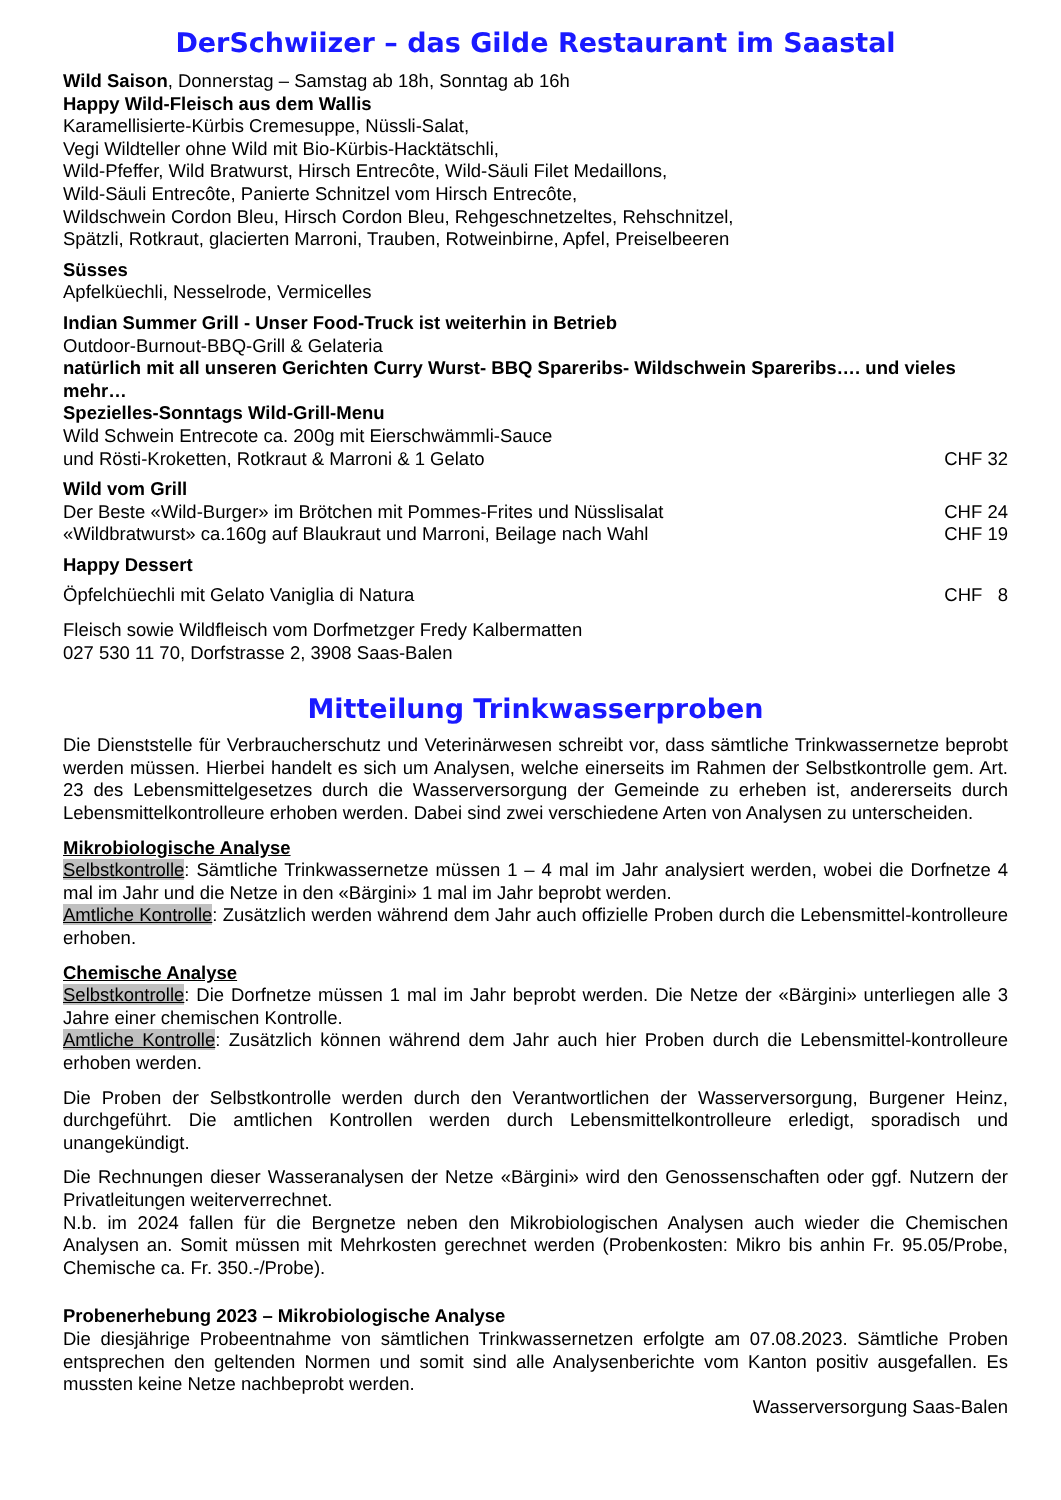DerSchwiizer – das Gilde Restaurant im Saastal
Wild Saison, Donnerstag – Samstag ab 18h, Sonntag ab 16h
Happy Wild-Fleisch aus dem Wallis
Karamellisierte-Kürbis Cremesuppe, Nüssli-Salat,
Vegi Wildteller ohne Wild mit Bio-Kürbis-Hacktätschli,
Wild-Pfeffer, Wild Bratwurst, Hirsch Entrecôte, Wild-Säuli Filet Medaillons,
Wild-Säuli Entrecôte, Panierte Schnitzel vom Hirsch Entrecôte,
Wildschwein Cordon Bleu, Hirsch Cordon Bleu, Rehgeschnetzeltes, Rehschnitzel,
Spätzli, Rotkraut, glacierten Marroni, Trauben, Rotweinbirne, Apfel, Preiselbeeren
Süsses
Apfelküechli, Nesselrode, Vermicelles
Indian Summer Grill - Unser Food-Truck ist weiterhin in Betrieb
Outdoor-Burnout-BBQ-Grill & Gelateria
natürlich mit all unseren Gerichten Curry Wurst- BBQ Spareribs- Wildschwein Spareribs…. und vieles mehr…
Spezielles-Sonntags Wild-Grill-Menu
Wild Schwein Entrecote ca. 200g mit Eierschwämmli-Sauce
und Rösti-Kroketten, Rotkraut & Marroni & 1 Gelato CHF 32
Wild vom Grill
Der Beste «Wild-Burger» im Brötchen mit Pommes-Frites und Nüsslisalat CHF 24
«Wildbratwurst» ca.160g auf Blaukraut und Marroni, Beilage nach Wahl CHF 19
Happy Dessert
Öpfelchüechli mit Gelato Vaniglia di Natura CHF 8
Fleisch sowie Wildfleisch vom Dorfmetzger Fredy Kalbermatten
027 530 11 70, Dorfstrasse 2, 3908 Saas-Balen
Mitteilung Trinkwasserproben
Die Dienststelle für Verbraucherschutz und Veterinärwesen schreibt vor, dass sämtliche Trinkwassernetze beprobt werden müssen. Hierbei handelt es sich um Analysen, welche einerseits im Rahmen der Selbstkontrolle gem. Art. 23 des Lebensmittelgesetzes durch die Wasserversorgung der Gemeinde zu erheben ist, andererseits durch Lebensmittelkontrolleure erhoben werden. Dabei sind zwei verschiedene Arten von Analysen zu unterscheiden.
Mikrobiologische Analyse
Selbstkontrolle: Sämtliche Trinkwassernetze müssen 1 – 4 mal im Jahr analysiert werden, wobei die Dorfnetze 4 mal im Jahr und die Netze in den «Bärgini» 1 mal im Jahr beprobt werden.
Amtliche Kontrolle: Zusätzlich werden während dem Jahr auch offizielle Proben durch die Lebensmittel-kontrolleure erhoben.
Chemische Analyse
Selbstkontrolle: Die Dorfnetze müssen 1 mal im Jahr beprobt werden. Die Netze der «Bärgini» unterliegen alle 3 Jahre einer chemischen Kontrolle.
Amtliche Kontrolle: Zusätzlich können während dem Jahr auch hier Proben durch die Lebensmittel-kontrolleure erhoben werden.
Die Proben der Selbstkontrolle werden durch den Verantwortlichen der Wasserversorgung, Burgener Heinz, durchgeführt. Die amtlichen Kontrollen werden durch Lebensmittelkontrolleure erledigt, sporadisch und unangekündigt.
Die Rechnungen dieser Wasseranalysen der Netze «Bärgini» wird den Genossenschaften oder ggf. Nutzern der Privatleitungen weiterverrechnet.
N.b. im 2024 fallen für die Bergnetze neben den Mikrobiologischen Analysen auch wieder die Chemischen Analysen an. Somit müssen mit Mehrkosten gerechnet werden (Probenkosten: Mikro bis anhin Fr. 95.05/Probe, Chemische ca. Fr. 350.-/Probe).
Probenerhebung 2023 – Mikrobiologische Analyse
Die diesjährige Probeentnahme von sämtlichen Trinkwassernetzen erfolgte am 07.08.2023. Sämtliche Proben entsprechen den geltenden Normen und somit sind alle Analysenberichte vom Kanton positiv ausgefallen. Es mussten keine Netze nachbeprobt werden.
Wasserversorgung Saas-Balen